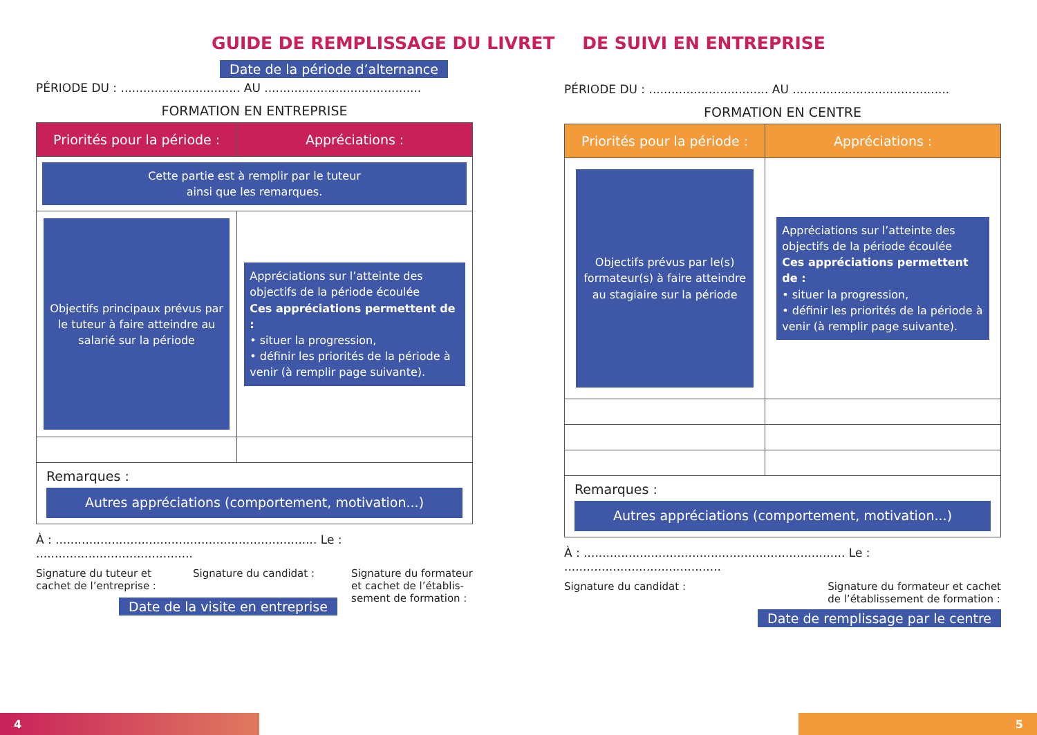GUIDE DE REMPLISSAGE DU LIVRET DE SUIVI EN ENTREPRISE
Date de la période d’alternance
PÉRIODE DU : ................................ AU ..........................................
FORMATION EN ENTREPRISE
| Priorités pour la période : | Appréciations : |
| --- | --- |
| Cette partie est à remplir par le tuteur ainsi que les remarques. | |
| Objectifs principaux prévus par le tuteur à faire atteindre au salarié sur la période | Appréciations sur l’atteinte des objectifs de la période écoulée Ces appréciations permettent de : • situer la progression, • définir les priorités de la période à venir (à remplir page suivante). |
| Remarques : Autres appréciations (comportement, motivation...) | |
À : ...................................................................... Le : ..........................................
Signature du tuteur et
cachet de l’entreprise : Signature du candidat : Signature du formateur
et cachet de l’établis-
sement de formation :
Date de la visite en entreprise
PÉRIODE DU : ................................ AU ..........................................
FORMATION EN CENTRE
| Priorités pour la période : | Appréciations : |
| --- | --- |
| Objectifs prévus par le(s) formateur(s) à faire atteindre au stagiaire sur la période | Appréciations sur l’atteinte des objectifs de la période écoulée Ces appréciations permettent de : • situer la progression, • définir les priorités de la période à venir (à remplir page suivante). |
| Remarques : Autres appréciations (comportement, motivation...) | |
À : ...................................................................... Le : ..........................................
Signature du candidat : Signature du formateur et cachet
de l’établissement de formation :
Date de remplissage par le centre
4 5